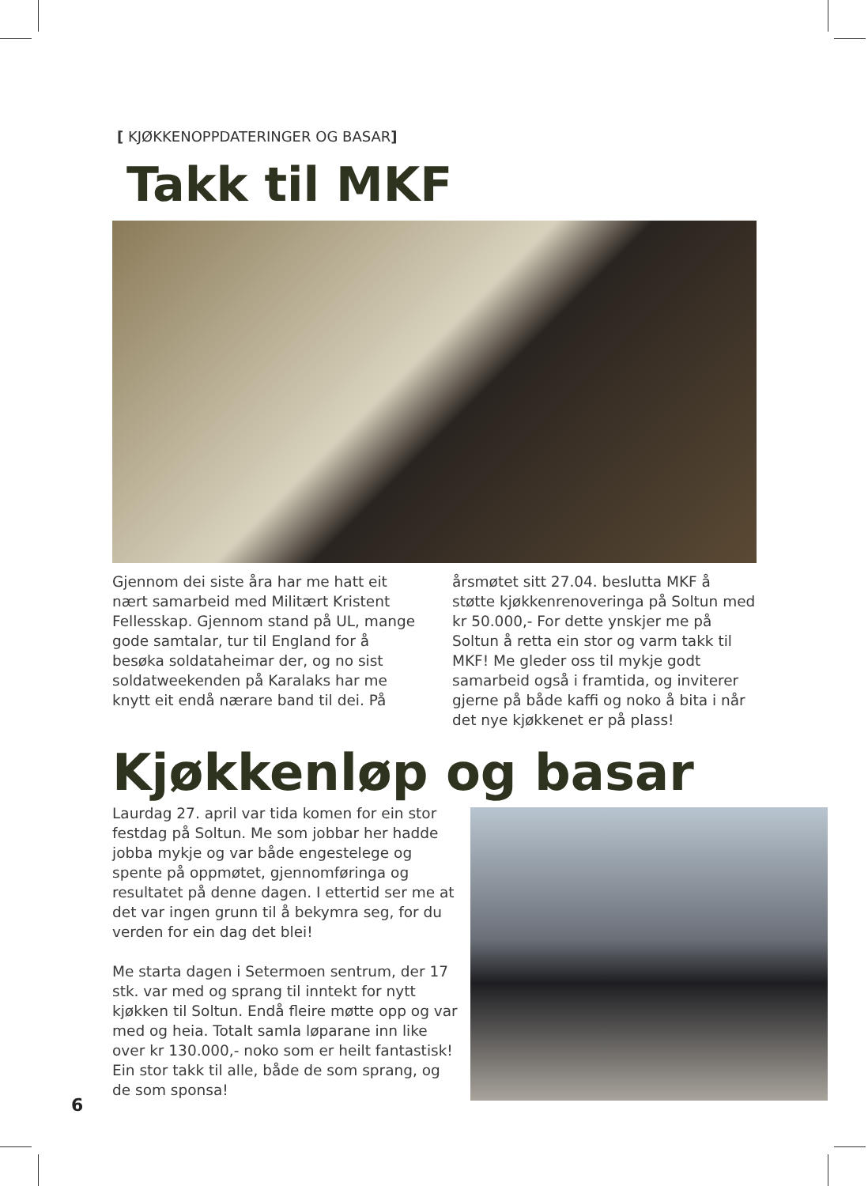[ KJØKKENOPPDATERINGER OG BASAR]
Takk til MKF
Gjennom dei siste åra har me hatt eit nært samarbeid med Militært Kristent Fellesskap. Gjennom stand på UL, mange gode samtalar, tur til England for å besøka soldataheimar der, og no sist soldatweekenden på Karalaks har me knytt eit endå nærare band til dei. På
årsmøtet sitt 27.04. beslutta MKF å støtte kjøkkenrenoveringa på Soltun med kr 50.000,- For dette ynskjer me på Soltun å retta ein stor og varm takk til MKF! Me gleder oss til mykje godt samarbeid også i framtida, og inviterer gjerne på både kaffi og noko å bita i når det nye kjøkkenet er på plass!
Kjøkkenløp og basar
Laurdag 27. april var tida komen for ein stor festdag på Soltun. Me som jobbar her hadde jobba mykje og var både engestelege og spente på oppmøtet, gjennomføringa og resultatet på denne dagen. I ettertid ser me at det var ingen grunn til å bekymra seg, for du verden for ein dag det blei!
Me starta dagen i Setermoen sentrum, der 17 stk. var med og sprang til inntekt for nytt kjøkken til Soltun. Endå fleire møtte opp og var med og heia. Totalt samla løparane inn like over kr 130.000,- noko som er heilt fantastisk! Ein stor takk til alle, både de som sprang, og de som sponsa!
6